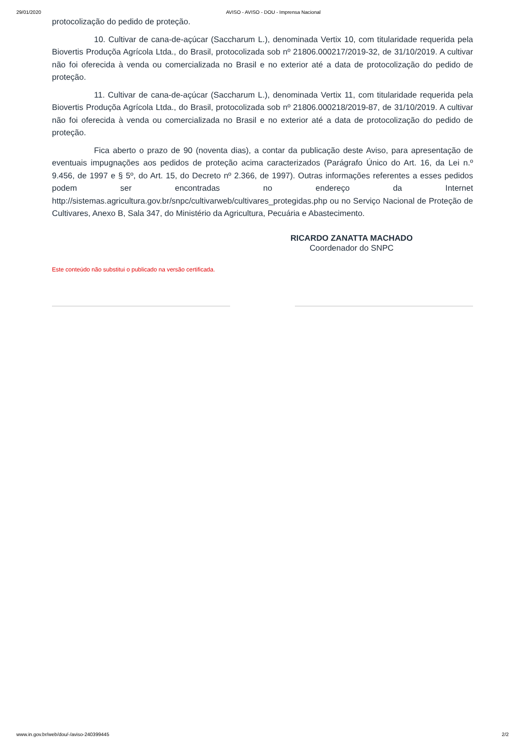29/01/2020 AVISO - AVISO - DOU - Imprensa Nacional
protocolização do pedido de proteção.
10. Cultivar de cana-de-açúcar (Saccharum L.), denominada Vertix 10, com titularidade requerida pela Biovertis Produçõa Agrícola Ltda., do Brasil, protocolizada sob nº 21806.000217/2019-32, de 31/10/2019. A cultivar não foi oferecida à venda ou comercializada no Brasil e no exterior até a data de protocolização do pedido de proteção.
11. Cultivar de cana-de-açúcar (Saccharum L.), denominada Vertix 11, com titularidade requerida pela Biovertis Produçõa Agrícola Ltda., do Brasil, protocolizada sob nº 21806.000218/2019-87, de 31/10/2019. A cultivar não foi oferecida à venda ou comercializada no Brasil e no exterior até a data de protocolização do pedido de proteção.
Fica aberto o prazo de 90 (noventa dias), a contar da publicação deste Aviso, para apresentação de eventuais impugnações aos pedidos de proteção acima caracterizados (Parágrafo Único do Art. 16, da Lei n.º 9.456, de 1997 e § 5º, do Art. 15, do Decreto nº 2.366, de 1997). Outras informações referentes a esses pedidos podem ser encontradas no endereço da Internet http://sistemas.agricultura.gov.br/snpc/cultivarweb/cultivares_protegidas.php ou no Serviço Nacional de Proteção de Cultivares, Anexo B, Sala 347, do Ministério da Agricultura, Pecuária e Abastecimento.
RICARDO ZANATTA MACHADO
Coordenador do SNPC
Este conteúdo não substitui o publicado na versão certificada.
www.in.gov.br/web/dou/-/aviso-240399445 2/2